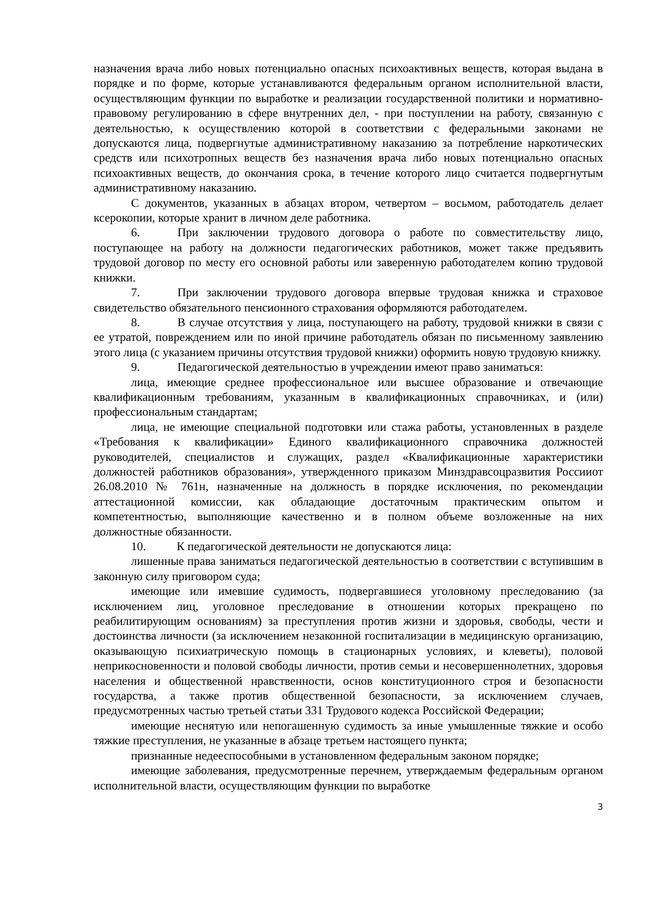назначения врача либо новых потенциально опасных психоактивных веществ, которая выдана в порядке и по форме, которые устанавливаются федеральным органом исполнительной власти, осуществляющим функции по выработке и реализации государственной политики и нормативно-правовому регулированию в сфере внутренних дел, - при поступлении на работу, связанную с деятельностью, к осуществлению которой в соответствии с федеральными законами не допускаются лица, подвергнутые административному наказанию за потребление наркотических средств или психотропных веществ без назначения врача либо новых потенциально опасных психоактивных веществ, до окончания срока, в течение которого лицо считается подвергнутым административному наказанию.
С документов, указанных в абзацах втором, четвертом – восьмом, работодатель делает ксерокопии, которые хранит в личном деле работника.
6. При заключении трудового договора о работе по совместительству лицо, поступающее на работу на должности педагогических работников, может также предъявить трудовой договор по месту его основной работы или заверенную работодателем копию трудовой книжки.
7. При заключении трудового договора впервые трудовая книжка и страховое свидетельство обязательного пенсионного страхования оформляются работодателем.
8. В случае отсутствия у лица, поступающего на работу, трудовой книжки в связи с ее утратой, повреждением или по иной причине работодатель обязан по письменному заявлению этого лица (с указанием причины отсутствия трудовой книжки) оформить новую трудовую книжку.
9. Педагогической деятельностью в учреждении имеют право заниматься:
лица, имеющие среднее профессиональное или высшее образование и отвечающие квалификационным требованиям, указанным в квалификационных справочниках, и (или) профессиональным стандартам;
лица, не имеющие специальной подготовки или стажа работы, установленных в разделе «Требования к квалификации» Единого квалификационного справочника должностей руководителей, специалистов и служащих, раздел «Квалификационные характеристики должностей работников образования», утвержденного приказом Минздравсоцразвития Россииот 26.08.2010 № 761н, назначенные на должность в порядке исключения, по рекомендации аттестационной комиссии, как обладающие достаточным практическим опытом и компетентностью, выполняющие качественно и в полном объеме возложенные на них должностные обязанности.
10. К педагогической деятельности не допускаются лица:
лишенные права заниматься педагогической деятельностью в соответствии с вступившим в законную силу приговором суда;
имеющие или имевшие судимость, подвергавшиеся уголовному преследованию (за исключением лиц, уголовное преследование в отношении которых прекращено по реабилитирующим основаниям) за преступления против жизни и здоровья, свободы, чести и достоинства личности (за исключением незаконной госпитализации в медицинскую организацию, оказывающую психиатрическую помощь в стационарных условиях, и клеветы), половой неприкосновенности и половой свободы личности, против семьи и несовершеннолетних, здоровья населения и общественной нравственности, основ конституционного строя и безопасности государства, а также против общественной безопасности, за исключением случаев, предусмотренных частью третьей статьи 331 Трудового кодекса Российской Федерации;
имеющие неснятую или непогашенную судимость за иные умышленные тяжкие и особо тяжкие преступления, не указанные в абзаце третьем настоящего пункта;
признанные недееспособными в установленном федеральным законом порядке;
имеющие заболевания, предусмотренные перечнем, утверждаемым федеральным органом исполнительной власти, осуществляющим функции по выработке
3